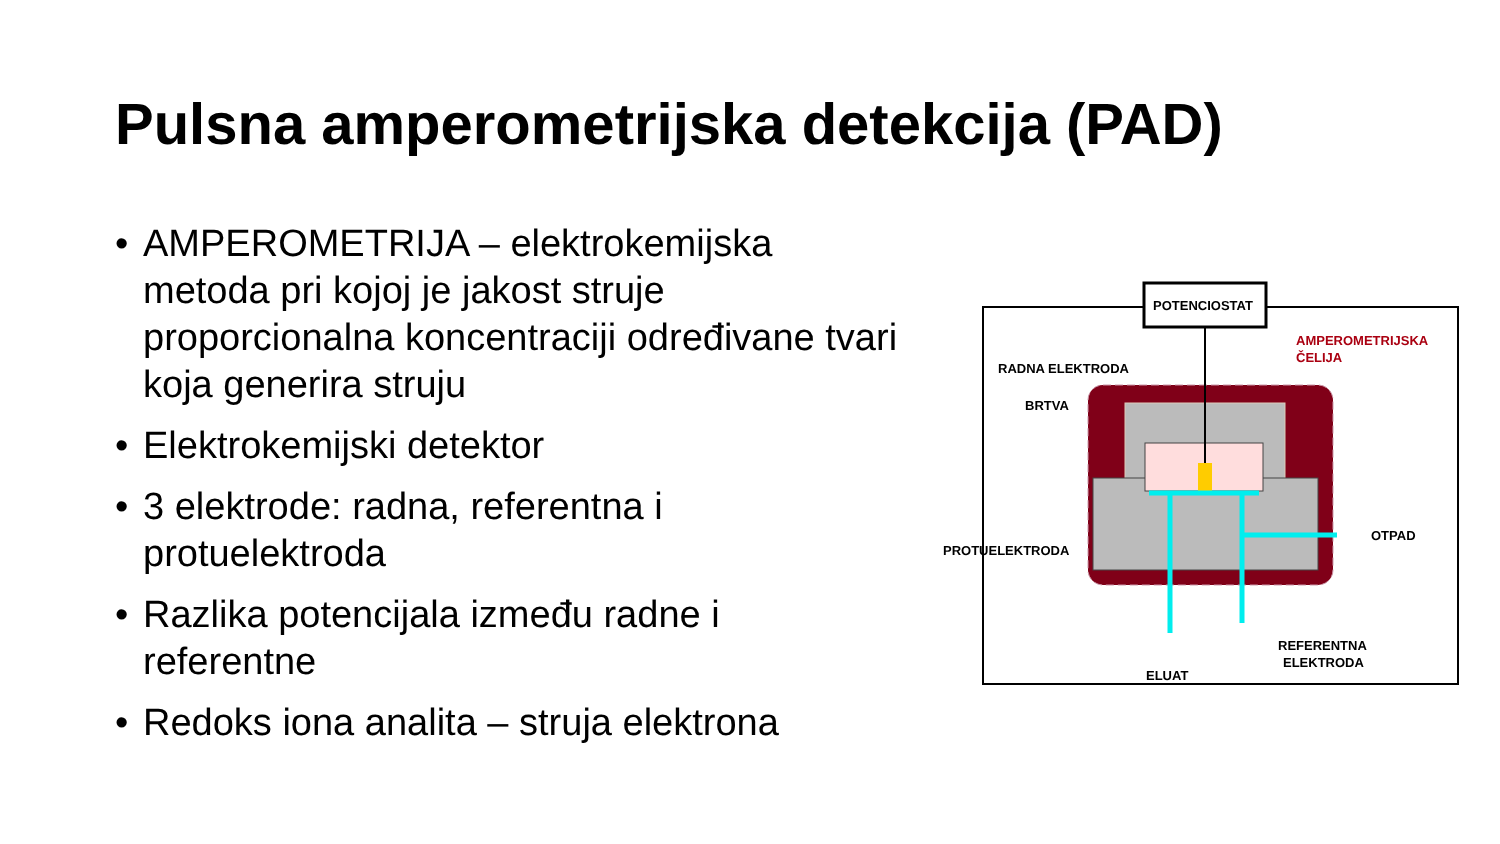Pulsna amperometrijska detekcija (PAD)
• AMPEROMETRIJA – elektrokemijska metoda pri kojoj je jakost struje proporcionalna koncentraciji određivane tvari koja generira struju
• Elektrokemijski detektor
• 3 elektrode: radna, referentna i protuelektroda
• Razlika potencijala između radne i referentne
• Redoks iona analita – struja elektrona
POTENCIOSTAT
AMPEROMETRIJSKA
ČELIJA
RADNA ELEKTRODA
BRTVA
PROTUELEKTRODA
OTPAD
ELUAT
REFERENTNA
ELEKTRODA